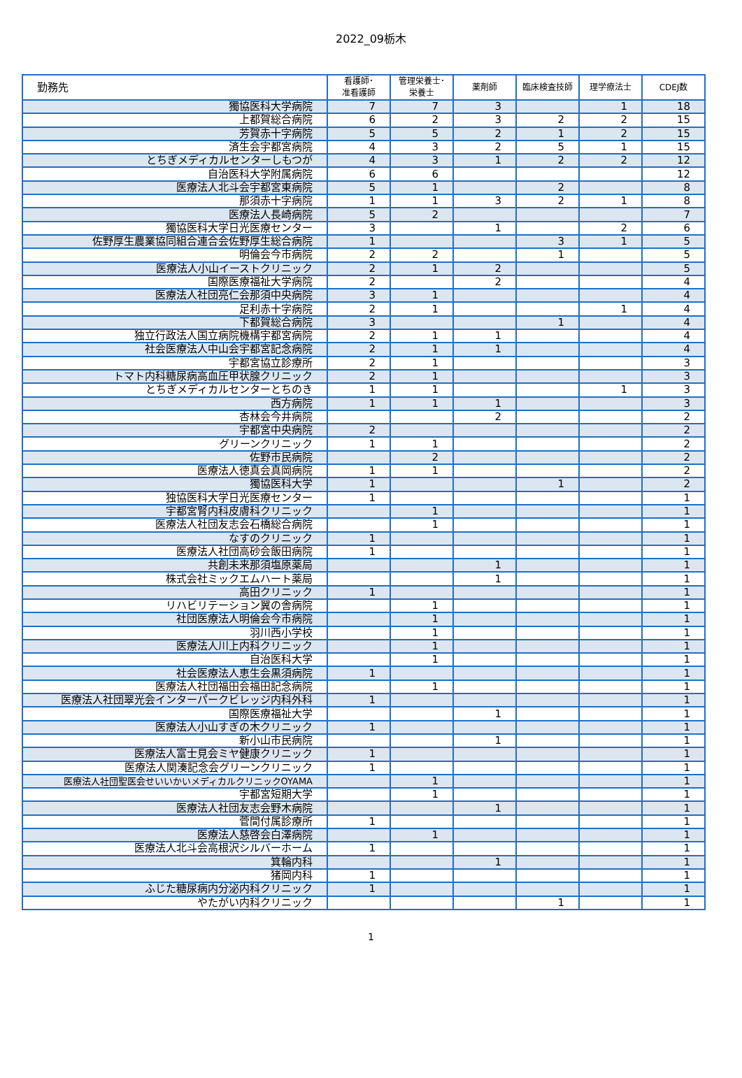2022_09栃木
| 勤務先 | 看護師･ 准看護師 | 管理栄養士･ 栄養士 | 薬剤師 | 臨床検査技師 | 理学療法士 | CDEJ数 |
| --- | --- | --- | --- | --- | --- | --- |
| 獨協医科大学病院 | 7 | 7 | 3 | | 1 | 18 |
| 上都賀総合病院 | 6 | 2 | 3 | 2 | 2 | 15 |
| 芳賀赤十字病院 | 5 | 5 | 2 | 1 | 2 | 15 |
| 済生会宇都宮病院 | 4 | 3 | 2 | 5 | 1 | 15 |
| とちぎメディカルセンターしもつが | 4 | 3 | 1 | 2 | 2 | 12 |
| 自治医科大学附属病院 | 6 | 6 | | | | 12 |
| 医療法人北斗会宇都宮東病院 | 5 | 1 | | 2 | | 8 |
| 那須赤十字病院 | 1 | 1 | 3 | 2 | 1 | 8 |
| 医療法人長崎病院 | 5 | 2 | | | | 7 |
| 獨協医科大学日光医療センター | 3 | | 1 | | 2 | 6 |
| 佐野厚生農業協同組合連合会佐野厚生総合病院 | 1 | | | 3 | 1 | 5 |
| 明倫会今市病院 | 2 | 2 | | 1 | | 5 |
| 医療法人小山イーストクリニック | 2 | 1 | 2 | | | 5 |
| 国際医療福祉大学病院 | 2 | | 2 | | | 4 |
| 医療法人社団亮仁会那須中央病院 | 3 | 1 | | | | 4 |
| 足利赤十字病院 | 2 | 1 | | | 1 | 4 |
| 下都賀総合病院 | 3 | | | 1 | | 4 |
| 独立行政法人国立病院機構宇都宮病院 | 2 | 1 | 1 | | | 4 |
| 社会医療法人中山会宇都宮記念病院 | 2 | 1 | 1 | | | 4 |
| 宇都宮協立診療所 | 2 | 1 | | | | 3 |
| トマト内科糖尿病高血圧甲状腺クリニック | 2 | 1 | | | | 3 |
| とちぎメディカルセンターとちのき | 1 | 1 | | | 1 | 3 |
| 西方病院 | 1 | 1 | 1 | | | 3 |
| 杏林会今井病院 | | | 2 | | | 2 |
| 宇都宮中央病院 | 2 | | | | | 2 |
| グリーンクリニック | 1 | 1 | | | | 2 |
| 佐野市民病院 | | 2 | | | | 2 |
| 医療法人徳真会真岡病院 | 1 | 1 | | | | 2 |
| 獨協医科大学 | 1 | | | 1 | | 2 |
| 独協医科大学日光医療センター | 1 | | | | | 1 |
| 宇都宮腎内科皮膚科クリニック | | 1 | | | | 1 |
| 医療法人社団友志会石橋総合病院 | | 1 | | | | 1 |
| なすのクリニック | 1 | | | | | 1 |
| 医療法人社団高砂会飯田病院 | 1 | | | | | 1 |
| 共創未来那須塩原薬局 | | | 1 | | | 1 |
| 株式会社ミックエムハート薬局 | | | 1 | | | 1 |
| 高田クリニック | 1 | | | | | 1 |
| リハビリテーション翼の舎病院 | | 1 | | | | 1 |
| 社団医療法人明倫会今市病院 | | 1 | | | | 1 |
| 羽川西小学校 | | 1 | | | | 1 |
| 医療法人川上内科クリニック | | 1 | | | | 1 |
| 自治医科大学 | | 1 | | | | 1 |
| 社会医療法人恵生会黒須病院 | 1 | | | | | 1 |
| 医療法人社団福田会福田記念病院 | | 1 | | | | 1 |
| 医療法人社団翠光会インターパークビレッジ内科外科 | 1 | | | | | 1 |
| 国際医療福祉大学 | | | 1 | | | 1 |
| 医療法人小山すぎの木クリニック | 1 | | | | | 1 |
| 新小山市民病院 | | | 1 | | | 1 |
| 医療法人富士見会ミヤ健康クリニック | 1 | | | | | 1 |
| 医療法人関湊記念会グリーンクリニック | 1 | | | | | 1 |
| 医療法人社団聖医会せいいかいメディカルクリニックOYAMA | | 1 | | | | 1 |
| 宇都宮短期大学 | | 1 | | | | 1 |
| 医療法人社団友志会野木病院 | | | 1 | | | 1 |
| 菅間付属診療所 | 1 | | | | | 1 |
| 医療法人慈啓会白澤病院 | | 1 | | | | 1 |
| 医療法人北斗会高根沢シルバーホーム | 1 | | | | | 1 |
| 箕輪内科 | | | 1 | | | 1 |
| 猪岡内科 | 1 | | | | | 1 |
| ふじた糖尿病内分泌内科クリニック | 1 | | | | | 1 |
| やたがい内科クリニック | | | | 1 | | 1 |
1